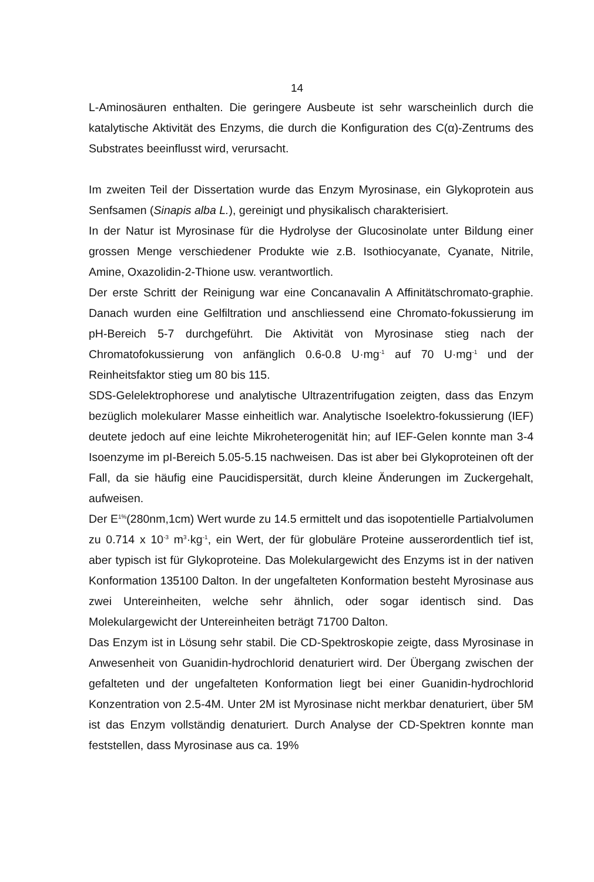14
L-Aminosäuren enthalten. Die geringere Ausbeute ist sehr warscheinlich durch die katalytische Aktivität des Enzyms, die durch die Konfiguration des C(α)-Zentrums des Substrates beeinflusst wird, verursacht.
Im zweiten Teil der Dissertation wurde das Enzym Myrosinase, ein Glykoprotein aus Senfsamen (Sinapis alba L.), gereinigt und physikalisch charakterisiert.
In der Natur ist Myrosinase für die Hydrolyse der Glucosinolate unter Bildung einer grossen Menge verschiedener Produkte wie z.B. Isothiocyanate, Cyanate, Nitrile, Amine, Oxazolidin-2-Thione usw. verantwortlich.
Der erste Schritt der Reinigung war eine Concanavalin A Affinitätschromato-graphie. Danach wurden eine Gelfiltration und anschliessend eine Chromato-fokussierung im pH-Bereich 5-7 durchgeführt. Die Aktivität von Myrosinase stieg nach der Chromatofokussierung von anfänglich 0.6-0.8 U·mg<sup>-1</sup> auf 70 U·mg<sup>-1</sup> und der Reinheitsfaktor stieg um 80 bis 115.
SDS-Gelelektrophorese und analytische Ultrazentrifugation zeigten, dass das Enzym bezüglich molekularer Masse einheitlich war. Analytische Isoelektro-fokussierung (IEF) deutete jedoch auf eine leichte Mikroheterogenität hin; auf IEF-Gelen konnte man 3-4 Isoenzyme im pI-Bereich 5.05-5.15 nachweisen. Das ist aber bei Glykoproteinen oft der Fall, da sie häufig eine Paucidispersität, durch kleine Änderungen im Zuckergehalt, aufweisen.
Der E<sup>1%</sup>(280nm,1cm) Wert wurde zu 14.5 ermittelt und das isopotentielle Partialvolumen zu 0.714 x 10<sup>-3</sup> m<sup>3</sup>·kg<sup>-1</sup>, ein Wert, der für globuläre Proteine ausserordentlich tief ist, aber typisch ist für Glykoproteine. Das Molekulargewicht des Enzyms ist in der nativen Konformation 135100 Dalton. In der ungefalteten Konformation besteht Myrosinase aus zwei Untereinheiten, welche sehr ähnlich, oder sogar identisch sind. Das Molekulargewicht der Untereinheiten beträgt 71700 Dalton.
Das Enzym ist in Lösung sehr stabil. Die CD-Spektroskopie zeigte, dass Myrosinase in Anwesenheit von Guanidin-hydrochlorid denaturiert wird. Der Übergang zwischen der gefalteten und der ungefalteten Konformation liegt bei einer Guanidin-hydrochlorid Konzentration von 2.5-4M. Unter 2M ist Myrosinase nicht merkbar denaturiert, über 5M ist das Enzym vollständig denaturiert. Durch Analyse der CD-Spektren konnte man feststellen, dass Myrosinase aus ca. 19%